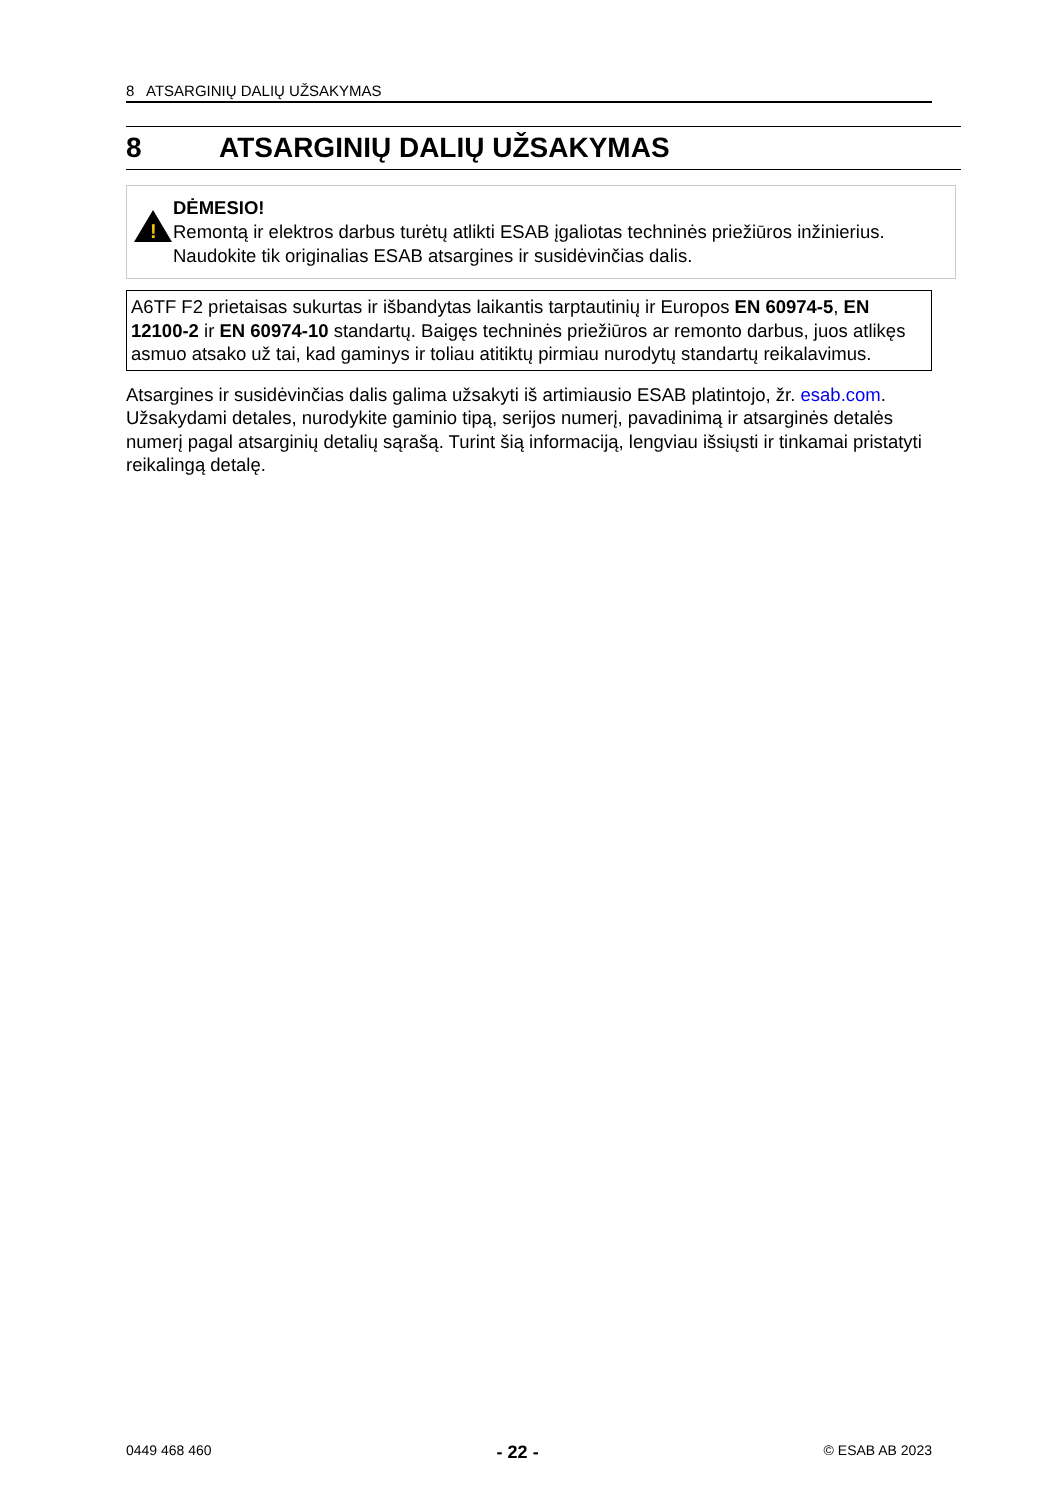8 ATSARGINIŲ DALIŲ UŽSAKYMAS
8 ATSARGINIŲ DALIŲ UŽSAKYMAS
!
DĖMESIO!
Remontą ir elektros darbus turėtų atlikti ESAB įgaliotas techninės priežiūros inžinierius. Naudokite tik originalias ESAB atsargines ir susidėvinčias dalis.
A6TF F2 prietaisas sukurtas ir išbandytas laikantis tarptautinių ir Europos EN 60974-5, EN 12100-2 ir EN 60974-10 standartų. Baigęs techninės priežiūros ar remonto darbus, juos atlikęs asmuo atsako už tai, kad gaminys ir toliau atitiktų pirmiau nurodytų standartų reikalavimus.
Atsargines ir susidėvinčias dalis galima užsakyti iš artimiausio ESAB platintojo, žr. esab.com. Užsakydami detales, nurodykite gaminio tipą, serijos numerį, pavadinimą ir atsarginės detalės numerį pagal atsarginių detalių sąrašą. Turint šią informaciją, lengviau išsiųsti ir tinkamai pristatyti reikalingą detalę.
0449 468 460 - 22 - © ESAB AB 2023